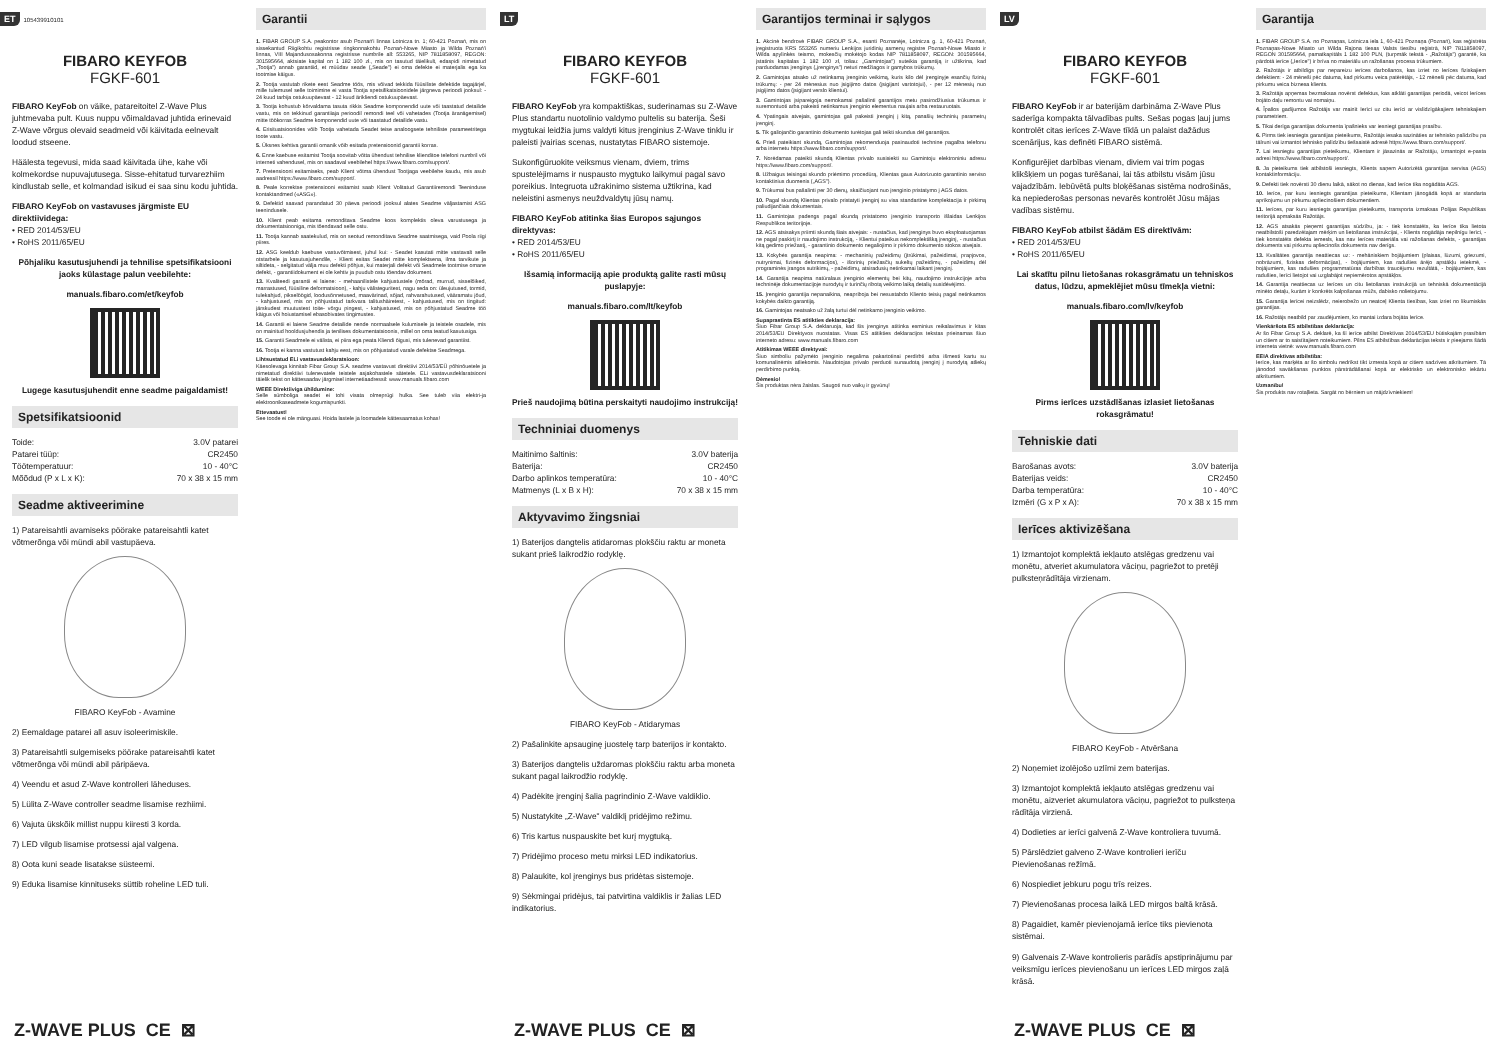ET 105439910101
FIBARO KEYFOB
FGKF-601
FIBARO KeyFob on väike, patareitoitel Z-Wave Plus juhtmevaba pult. Kuus nuppu võimaldavad juhtida erinevaid Z-Wave võrgus olevaid seadmeid või käivitada eelnevalt loodud stseene.
Häälesta tegevusi, mida saad käivitada ühe, kahe või kolmekordse nupuvajutusega. Sisse-ehitatud turvarezhiim kindlustab selle, et kolmandad isikud ei saa sinu kodu juhtida.
FIBARO KeyFob on vastavuses järgmiste EU direktiividega:
• RED 2014/53/EU
• RoHS 2011/65/EU
Põhjaliku kasutusjuhendi ja tehnilise spetsifikatsiooni jaoks külastage palun veebilehte:
manuals.fibaro.com/et/keyfob
Lugege kasutusjuhendit enne seadme paigaldamist!
Spetsifikatsioonid
| Toide: | 3.0V patarei |
| Patarei tüüp: | CR2450 |
| Töötemperatuur: | 10 - 40°C |
| Mõõdud (P x L x K): | 70 x 38 x 15 mm |
Seadme aktiveerimine
1) Patareisahtli avamiseks pöörake patareisahtli katet võtmerõnga või mündi abil vastupäeva.
FIBARO KeyFob - Avamine
2) Eemaldage patarei all asuv isoleerimiskile.
3) Patareisahtli sulgemiseks pöörake patareisahtli katet võtmerõnga või mündi abil päripäeva.
4) Veendu et asud Z-Wave kontrolleri läheduses.
5) Lülita Z-Wave controller seadme lisamise rezhiimi.
6) Vajuta ükskõik millist nuppu kiiresti 3 korda.
7) LED vilgub lisamise protsessi ajal valgena.
8) Oota kuni seade lisatakse süsteemi.
9) Eduka lisamise kinnituseks süttib roheline LED tuli.
Z-WAVE PLUS CE ⊠
Garantii
1. FIBAR GROUP S.A. peakontor asub Poznań'i linnas Lotnicza tn. 1; 60-421 Poznań, mis on sissekantud Riigikohtu registrisse ringkonnakohtu Poznań-Nowe Miasto ja Wilda Poznań'i linnas, VIII Majandusosakonna registrisse numbrile all: 553265, NIP 7811858097, REGON: 301595664, aktsiate kapital on 1 182 100 zł., mis on tasutud täielikult, edaspidi nimetatud „Tootja") annab garantiid, et müüdav seade („Seade") ei oma defekte ei materjalis ega ka tootmise käigus.
2. Tootja vastutab rikete eest Seadme töös, mis võivad tekkida füüsiliste defektide tagajärjel, mille tulemusel selle toimimine ei vasta Tootja spetsifikatsioonidele järgneva perioodi jooksul: - 24 kuud tarbija ostukuupäevast - 12 kuud ärikliendi ostukuupäevast.
3. Tootja kohustub kõrvaldama tasuta rikkis Seadme komponendid uute või taastatud detailide vastu, mis on tekkinud garantiiaja perioodil remondi teel või vahetades (Tootja äranägemisel) mitte töökorras Seadme komponendid uute või taastatud detailide vastu.
4. Erisituatsioonides võib Tootja vahetada Seadet teise analoogsete tehniliste parameetritega toote vastu.
5. Üksnes kehtiva garantii omanik võib esitada pretensioonid garantii korras.
6. Enne kaebuse esitamist Tootja soovitab võtta ühendust tehnilise klienditoe telefoni numbril või interneti vahendusel, mis on saadaval veebilehel https://www.fibaro.com/support/.
7. Pretensiooni esitamiseks, peab Klient võtma ühendust Tootjaga veebilehe kaudu, mis asub aadressil https://www.fibaro.com/support/.
8. Peale korrektse pretensiooni esitamist saab Klient Volitatud Garantiiremondi Teeninduse kontaktandmed («ASG»).
9. Defektid saavad parandatud 30 päeva perioodi jooksul alates Seadme väljastamist ASG teenindusele.
10. Klient peab esitama remonditava Seadme koos komplektis oleva varustusega ja dokumentatsiooniga, mis tõendavad selle ostu.
11. Tootja kannab saatekulud, mis on seotud remonditava Seadme saatmisega, vaid Poola riigi piires.
12. ASG keeldub kaebuse vastuvõtmisest, juhul kui: - Seadet kasutati mitte vastavalt selle otstarbele ja kasutusjuhendile, - Klient esitas Seadet mitte komplektsena, ilma tarvikute ja siltideta, - selgitatud välja muu defekti põhjus, kui materjali defekt või Seadmele tootmise omane defekt, - garantiidokument ei ole kehtiv ja puudub ostu tõendav dokument.
13. Kvaliteedi garantii ei laiene: - mehaanilistele kahjustustele (mõrad, murrud, sisselõiked, marrastused, füüsiline deformatsioon), - kahju välisteguritest, nagu seda on: üleujutused, tormid, tulekahjud, pikselöögid, loodusõnnetused, maavärinad, sõjad, rahvarahutused, vääramatu jõud, - kahjustused, mis on põhjustatud tarkvara talitushäiretest, - kahjustused, mis on tingitud: järskudest muutustest toite- võrgu pingest, - kahjustused, mis on põhjustatud Seadme töö käigus või hoiustamisel ebasobivates tingimustes.
14. Garantii ei laiene Seadme detailide nende normaalsele kulumisele ja teistele osadele, mis on mainitud hooldusjuhendis ja tenilises dokumentatsioonis, millel on oma teatud kasutusiga.
15. Garantii Seadmele ei välista, ei piira ega peata Kliendi õigusi, mis tulenevad garantiist.
16. Tootja ei kanna vastutust kahju eest, mis on põhjustatud varale defektse Seadmega.
Lihtsustatud ELi vastavusdeklaratsioon:
Käesolevaga kinnitab Fibar Group S.A. seadme vastavust direktiivi 2014/53/EÜ põhinõuetele ja nimetatud direktiivi tulenevatele teistele asjakohastele sätetele. ELi vastavusdeklaratsiooni täielik tekst on kättesaadav järgmisel internetiaadressil: www.manuals.fibaro.com
WEEE Direktiiviga ühildumine:
Selle sümboliga seadet ei tohi visata olmeprügi hulka. See tuleb viia elektri-ja elektroonikaseadmete kogumispunkti.
Ettevaatust!
See toode ei ole mänguasi. Hoida lastele ja loomadele kättesaamatus kohas!
LT
FIBARO KEYFOB
FGKF-601
FIBARO KeyFob yra kompaktiškas, suderinamas su Z-Wave Plus standartu nuotolinio valdymo pultelis su baterija. Šeši mygtukai leidžia jums valdyti kitus įrenginius Z-Wave tinklu ir paleisti įvairias scenas, nustatytas FIBARO sistemoje.
Sukonfigūruokite veiksmus vienam, dviem, trims spustelėjimams ir nuspausto mygtuko laikymui pagal savo poreikius. Integruota užrakinimo sistema užtikrina, kad neleistini asmenys neuždvaldytų jūsų namų.
FIBARO KeyFob atitinka šias Europos sąjungos direktyvas:
• RED 2014/53/EU
• RoHS 2011/65/EU
Išsamią informaciją apie produktą galite rasti mūsų puslapyje:
manuals.fibaro.com/lt/keyfob
Prieš naudojimą būtina perskaityti naudojimo instrukciją!
Techniniai duomenys
| Maitinimo šaltinis: | 3.0V baterija |
| Baterija: | CR2450 |
| Darbo aplinkos temperatūra: | 10 - 40°C |
| Matmenys (L x B x H): | 70 x 38 x 15 mm |
Aktyvavimo žingsniai
1) Baterijos dangtelis atidaromas plokščiu raktu ar moneta sukant prieš laikrodžio rodyklę.
FIBARO KeyFob - Atidarymas
2) Pašalinkite apsauginę juostelę tarp baterijos ir kontakto.
3) Baterijos dangtelis uždaromas plokščiu raktu arba moneta sukant pagal laikrodžio rodyklę.
4) Padėkite įrenginį šalia pagrindinio Z-Wave valdiklio.
5) Nustatykite „Z-Wave" valdiklį pridėjimo režimu.
6) Tris kartus nuspauskite bet kurį mygtuką.
7) Pridėjimo proceso metu mirksi LED indikatorius.
8) Palaukite, kol įrenginys bus pridėtas sistemoje.
9) Sėkmingai pridėjus, tai patvirtina valdiklis ir žalias LED indikatorius.
Z-WAVE PLUS CE ⊠
Garantijos terminai ir sąlygos
1. Akcinė bendrovė FIBAR GROUP S.A., esanti Poznanėje, Lotnicza g. 1, 60-421 Poznań, įregistruota KRS 553265 numeriu Lenkijos juridinių asmenų registre Poznań-Nowe Miasto ir Wilda apylinkės teismo, mokesčių mokėtojo kodas NIP 7811858097, REGON: 301595664, įstatinis kapitalas 1 182 100 zł, toliau: „Gamintojas") suteikia garantiją ir užtikrina, kad parduodamas įrenginys („įrenginys") neturi medžiagos ir gamybos trūkumų.
2. Gamintojas atsako už netinkamą įrenginio veikimą, kuris kilo dėl įrenginyje esančių fizinių trūkumų: - per 24 mėnesius nuo įsigijimo datos (įsigijant vartotojui), - per 12 mėnesių nuo įsigijimo datos (įsigijant verslo klientui).
3. Gamintojas įsipareigoja nemokamai pašalinti garantijos metu pasirodžiusius trūkumus ir suremontuoti arba pakeisti netinkamus įrenginio elementus naujais arba restauruotais.
4. Ypatingais atvejais, gamintojas gali pakeisti įrenginį į kitą, panašių techninių parametrų įrenginį.
5. Tik galiojančio garantinio dokumento turėtojas gali teikti skundus dėl garantijos.
6. Prieš pateikiant skundą, Gamintojas rekomenduoja pasinaudoti technine pagalba telefonu arba internetu https://www.fibaro.com/support/.
7. Norėdamas pateikti skundą Klientas privalo susisiekti su Gamintoju elektroniniu adresu https://www.fibaro.com/support/.
8. Užbaigus teisingai skundo priėmimo procedūrą, Klientas gaus Autorizuoto garantinio serviso kontaktinius duomenis („AGS").
9. Trūkumai bus pašalinti per 30 dienų, skaičiuojant nuo įrenginio pristatymo į AGS datos.
10. Pagal skundą Klientas privalo pristatyti įrenginį su visa standartine komplektacija ir pirkimą paliudijančiais dokumentais.
11. Gamintojas padengs pagal skundą pristatomo įrenginio transporto išlaidas Lenkijos Respublikos teritorijoje.
12. AGS atsisakys priimti skundą šiais atvejais: - nustačius, kad įrenginys buvo eksploatuojamas ne pagal paskirtį ir naudojimo instrukciją, - Klientui pateikus nekomplektišką įrenginį, - nustačius kitą gedimo priežastį, - garantinio dokumento negaliojimo ir pirkimo dokumento stokos atvejais.
13. Kokybės garantija neapima: - mechaninių pažeidimų (įtrūkimai, pažeidimai, prapjovos, nutrynimai, fizinės deformacijos), - išorinių priežasčių sukeltų pažeidimų, - pažeidimų dėl programinės įrangos sutrikimų, - pažeidimų, atsiradusių netinkamai laikant įrenginį.
14. Garantija neapima natūralaus įrenginio elementų bei kitų, naudojimo instrukcijoje arba techninėje dokumentacijoje nurodytų ir turinčių ribotą veikimo laiką detalių susidėvėjimo.
15. Įrenginio garantija nepanaikina, neapriboja bei nesustabdo Kliento teisių pagal netinkamos kokybės daikto garantiją.
16. Gamintojas neatsako už žalą turtui dėl netinkamo įrenginio veikimo.
Supaprastinta ES atitikties deklaracija:
Šiuo Fibar Group S.A. deklaruoja, kad šis įrenginys atitinka esminius reikalavimus ir kitas 2014/53/EU Direktyvos nuostatas. Visas ES atitikties deklaracijos tekstas prieinamas šiuo interneto adresu: www.manuals.fibaro.com
Atitikimas WEEE direktyvai:
Šiuo simboliu pažymėto įrenginio negalima pakartotinai perdirbti arba išmesti kartu su komunalinėmis atliekomis. Naudotojas privalo perduoti sunaudotą įrenginį į nurodytą atliekų perdirbimo punktą.
Dėmesio!
Šis produktas nėra žaislas. Saugoti nuo vaikų ir gyvūnų!
LV
FIBARO KEYFOB
FGKF-601
FIBARO KeyFob ir ar baterijām darbināma Z-Wave Plus saderīga kompakta tālvadības pults. Sešas pogas ļauj jums kontrolēt citas ierīces Z-Wave tīklā un palaist dažādus scenārijus, kas definēti FIBARO sistēmā.
Konfigurējiet darbības vienam, diviem vai trim pogas klikšķiem un pogas turēšanai, lai tās atbilstu visām jūsu vajadzībām. Iebūvētā pults bloķēšanas sistēma nodrošinās, ka nepiederošas personas nevarēs kontrolēt Jūsu mājas vadības sistēmu.
FIBARO KeyFob atbilst šādām ES direktīvām:
• RED 2014/53/EU
• RoHS 2011/65/EU
Lai skatītu pilnu lietošanas rokasgrāmatu un tehniskos datus, lūdzu, apmeklējiet mūsu tīmekļa vietni:
manuals.fibaro.com/lv/keyfob
Pirms ierīces uzstādīšanas izlasiet lietošanas rokasgrāmatu!
Tehniskie dati
| Barošanas avots: | 3.0V baterija |
| Baterijas veids: | CR2450 |
| Darba temperatūra: | 10 - 40°C |
| Izmēri (G x P x A): | 70 x 38 x 15 mm |
Ierīces aktivizēšana
1) Izmantojot komplektā iekļauto atslēgas gredzenu vai monētu, atveriet akumulatora vāciņu, pagriežot to pretēji pulksteņrādītāja virzienam.
FIBARO KeyFob - Atvēršana
2) Noņemiet izolējošo uzlīmi zem baterijas.
3) Izmantojot komplektā iekļauto atslēgas gredzenu vai monētu, aizveriet akumulatora vāciņu, pagriežot to pulksteņa rādītāja virzienā.
4) Dodieties ar ierīci galvenā Z-Wave kontroliera tuvumā.
5) Pārslēdziet galveno Z-Wave kontrolieri ierīču Pievienošanas režīmā.
6) Nospiediet jebkuru pogu trīs reizes.
7) Pievienošanas procesa laikā LED mirgos baltā krāsā.
8) Pagaidiet, kamēr pievienojamā ierīce tiks pievienota sistēmai.
9) Galvenais Z-Wave kontrolieris parādīs apstiprinājumu par veiksmīgu ierīces pievienošanu un ierīces LED mirgos zaļā krāsā.
Z-WAVE PLUS CE ⊠
Garantija
1. FIBAR GROUP S.A. no Poznaņas, Lotnicza iela 1, 60-421 Poznaņa (Poznań), kas reģistrēta Poznaņas-Nowe Miasto un Wilda Rajona tiesas Valsts tiesību reģistrā, NIP 7811858097, REGON 301595664, pamatkapitāls 1 182 100 PLN, (turpmāk tekstā - „Ražotājs") garantē, ka pārdotā ierīce („Ierīce") ir brīva no materiālu un ražošanas procesa trūkumiem.
2. Ražotājs ir atbildīgs par nepareizu ierīces darbošanos, kas izriet no Ierīces fiziskajiem defektiem: - 24 mēneši pēc datuma, kad pirkumu veica patērētājs, - 12 mēneši pēc datuma, kad pirkumu veica biznesa klients.
3. Ražotājs apņemas bezmaksas novērst defektus, kas atklāti garantijas periodā, veicot Ierīces bojāto daļu remontu vai nomaiņu.
4. Īpašos gadījumos Ražotājs var mainīt Ierīci uz citu ierīci ar vislīdzīgākajiem tehniskajiem parametriem.
5. Tikai derīga garantijas dokumenta īpašnieks var iesniegt garantijas prasību.
6. Pirms tiek iesniegts garantijas pieteikums, Ražotājs iesaka sazināties ar tehnisko palīdzību pa tālruni vai izmantot tehnisko palīdzību tiešsaistē adresē https://www.fibaro.com/support/.
7. Lai iesniegtu garantijas pieteikumu, Klientam ir jāsazinās ar Ražotāju, izmantojot e-pasta adresi https://www.fibaro.com/support/.
8. Ja pieteikums tiek atbilstoši iesniegts, Klients saņem Autorizētā garantijas servisa (AGS) kontaktinformāciju.
9. Defekti tiek novērsti 30 dienu laikā, sākot no dienas, kad Ierīce tika nogādāta AGS.
10. Ierīce, par kuru iesniegts garantijas pieteikums, Klientam jānogādā kopā ar standarta aprīkojumu un pirkumu apliecinošiem dokumentiem.
11. Ierīces, par kuru iesniegts garantijas pieteikums, transporta izmaksas Polijas Republikas teritorijā apmaksās Ražotājs.
12. AGS atsakās pieņemt garantijas sūdzību, ja: - tiek konstatēts, ka Ierīce tika lietota neatbilstoši paredzētajam mērķim un lietošanas instrukcijai, - Klients nogādāja nepilnīgu Ierīci, - tiek konstatēts defekta iemesls, kas nav Ierīces materiāla vai ražošanas defekts, - garantijas dokuments vai pirkumu apliecinošs dokuments nav derīgs.
13. Kvalitātes garantija neattiecas uz: - mehāniskiem bojājumiem (plaisas, lūzumi, griezumi, nobrāzumi, fiziskas deformācijas), - bojājumiem, kas radušies ārējo apstākļu ietekmē, - bojājumiem, kas radušies programmatūras darbības traucējumu rezultātā, - bojājumiem, kas radušies, Ierīci lietojot vai uzglabājot nepiemērotos apstākļos.
14. Garantija neattiecas uz Ierīces un citu lietošanas instrukcijā un tehniskā dokumentācijā minēto detaļu, kurām ir konkrēts kalpošanas mūžs, dabisko nolietojumu.
15. Garantija Ierīcei neizslēdz, neierobežo un neatceļ Klienta tiesības, kas izriet no likumiskās garantijas.
16. Ražotājs neatbild par zaudējumiem, ko mantai izdara bojāta Ierīce.
Vienkāršota ES atbilstības deklarācija:
Ar šo Fibar Group S.A. deklarē, ka šī ierīce atbilst Direktīvas 2014/53/EU būtiskajām prasībām un citiem ar to saistītajiem noteikumiem. Pilns ES atbilstības deklarācijas teksts ir pieejams šādā interneta vietnē: www.manuals.fibaro.com
EEIA direktīvas atbilstība:
Ierīce, kas marķēta ar šo simbolu nedrīkst tikt izmesta kopā ar citiem sadzīves atkritumiem. Tā jānodod savākšanas punktos pārstrādāšanai kopā ar elektrisko un elektronisko iekārtu atkritumiem.
Uzmanību!
Šis produkts nav rotaļlieta. Sargāt no bērniem un mājdzīvniekiem!